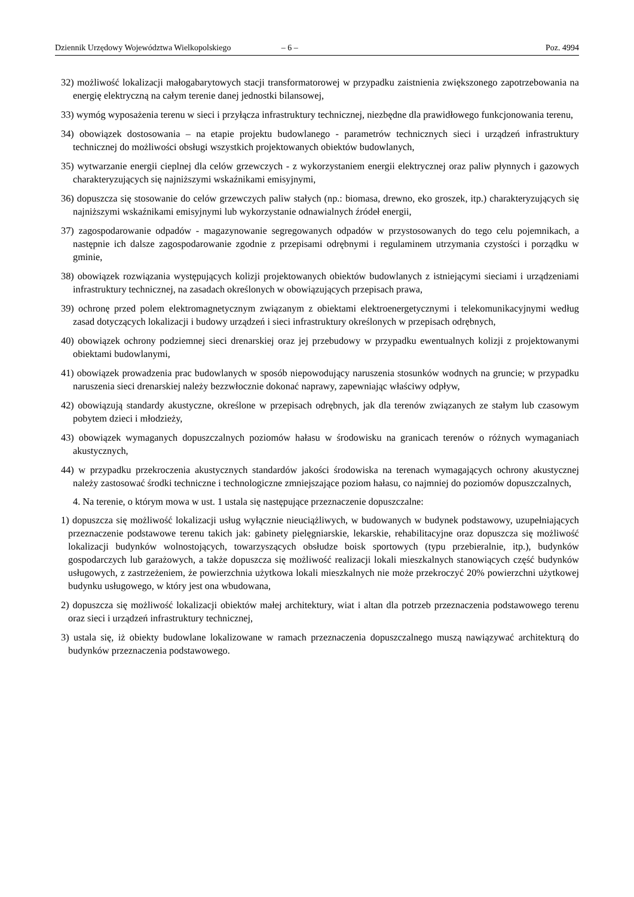Dziennik Urzędowy Województwa Wielkopolskiego – 6 – Poz. 4994
32) możliwość lokalizacji małogabarytowych stacji transformatorowej w przypadku zaistnienia zwiększonego zapotrzebowania na energię elektryczną na całym terenie danej jednostki bilansowej,
33) wymóg wyposażenia terenu w sieci i przyłącza infrastruktury technicznej, niezbędne dla prawidłowego funkcjonowania terenu,
34) obowiązek dostosowania – na etapie projektu budowlanego - parametrów technicznych sieci i urządzeń infrastruktury technicznej do możliwości obsługi wszystkich projektowanych obiektów budowlanych,
35) wytwarzanie energii cieplnej dla celów grzewczych - z wykorzystaniem energii elektrycznej oraz paliw płynnych i gazowych charakteryzujących się najniższymi wskaźnikami emisyjnymi,
36) dopuszcza się stosowanie do celów grzewczych paliw stałych (np.: biomasa, drewno, eko groszek, itp.) charakteryzujących się najniższymi wskaźnikami emisyjnymi lub wykorzystanie odnawialnych źródeł energii,
37) zagospodarowanie odpadów - magazynowanie segregowanych odpadów w przystosowanych do tego celu pojemnikach, a następnie ich dalsze zagospodarowanie zgodnie z przepisami odrębnymi i regulaminem utrzymania czystości i porządku w gminie,
38) obowiązek rozwiązania występujących kolizji projektowanych obiektów budowlanych z istniejącymi sieciami i urządzeniami infrastruktury technicznej, na zasadach określonych w obowiązujących przepisach prawa,
39) ochronę przed polem elektromagnetycznym związanym z obiektami elektroenergetycznymi i telekomunikacyjnymi według zasad dotyczących lokalizacji i budowy urządzeń i sieci infrastruktury określonych w przepisach odrębnych,
40) obowiązek ochrony podziemnej sieci drenarskiej oraz jej przebudowy w przypadku ewentualnych kolizji z projektowanymi obiektami budowlanymi,
41) obowiązek prowadzenia prac budowlanych w sposób niepowodujący naruszenia stosunków wodnych na gruncie; w przypadku naruszenia sieci drenarskiej należy bezzwłocznie dokonać naprawy, zapewniając właściwy odpływ,
42) obowiązują standardy akustyczne, określone w przepisach odrębnych, jak dla terenów związanych ze stałym lub czasowym pobytem dzieci i młodzieży,
43) obowiązek wymaganych dopuszczalnych poziomów hałasu w środowisku na granicach terenów o różnych wymaganiach akustycznych,
44) w przypadku przekroczenia akustycznych standardów jakości środowiska na terenach wymagających ochrony akustycznej należy zastosować środki techniczne i technologiczne zmniejszające poziom hałasu, co najmniej do poziomów dopuszczalnych,
4. Na terenie, o którym mowa w ust. 1 ustala się następujące przeznaczenie dopuszczalne:
1) dopuszcza się możliwość lokalizacji usług wyłącznie nieuciążliwych, w budowanych w budynek podstawowy, uzupełniających przeznaczenie podstawowe terenu takich jak: gabinety pielęgniarskie, lekarskie, rehabilitacyjne oraz dopuszcza się możliwość lokalizacji budynków wolnostojących, towarzyszących obsłudze boisk sportowych (typu przebieralnie, itp.), budynków gospodarczych lub garażowych, a także dopuszcza się możliwość realizacji lokali mieszkalnych stanowiących część budynków usługowych, z zastrzeżeniem, że powierzchnia użytkowa lokali mieszkalnych nie może przekroczyć 20% powierzchni użytkowej budynku usługowego, w który jest ona wbudowana,
2) dopuszcza się możliwość lokalizacji obiektów małej architektury, wiat i altan dla potrzeb przeznaczenia podstawowego terenu oraz sieci i urządzeń infrastruktury technicznej,
3) ustala się, iż obiekty budowlane lokalizowane w ramach przeznaczenia dopuszczalnego muszą nawiązywać architekturą do budynków przeznaczenia podstawowego.